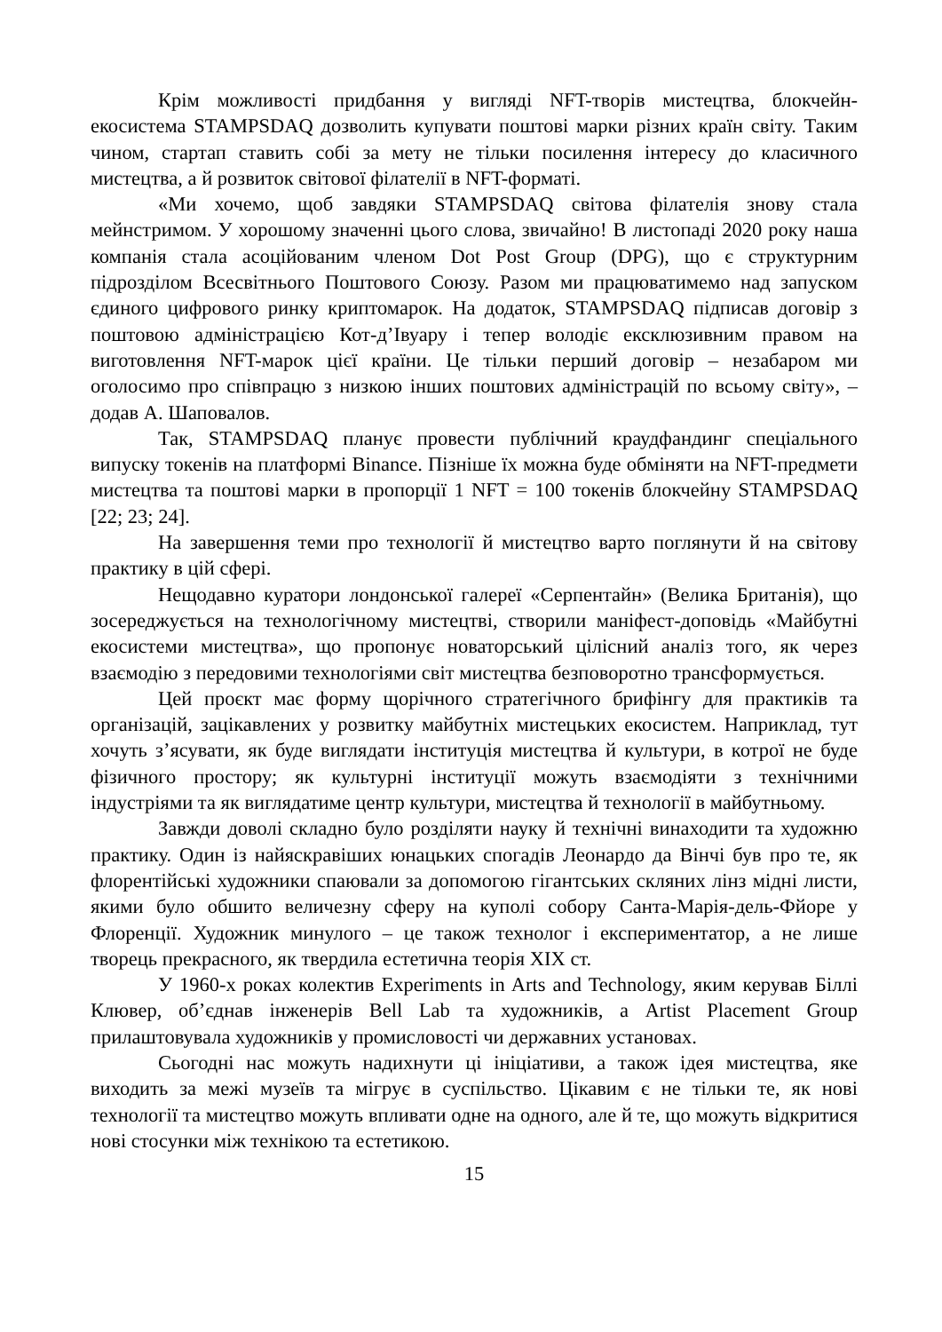Крім можливості придбання у вигляді NFT-творів мистецтва, блокчейн-екосистема STAMPSDAQ дозволить купувати поштові марки різних країн світу. Таким чином, стартап ставить собі за мету не тільки посилення інтересу до класичного мистецтва, а й розвиток світової філателії в NFT-форматі.
«Ми хочемо, щоб завдяки STAMPSDAQ світова філателія знову стала мейнстримом. У хорошому значенні цього слова, звичайно! В листопаді 2020 року наша компанія стала асоційованим членом Dot Post Group (DPG), що є структурним підрозділом Всесвітнього Поштового Союзу. Разом ми працюватимемо над запуском єдиного цифрового ринку криптомарок. На додаток, STAMPSDAQ підписав договір з поштовою адміністрацією Кот-д’Івуару і тепер володіє ексклюзивним правом на виготовлення NFT-марок цієї країни. Це тільки перший договір – незабаром ми оголосимо про співпрацю з низкою інших поштових адміністрацій по всьому світу», – додав А. Шаповалов.
Так, STAMPSDAQ планує провести публічний краудфандинг спеціального випуску токенів на платформі Binance. Пізніше їх можна буде обміняти на NFT-предмети мистецтва та поштові марки в пропорції 1 NFT = 100 токенів блокчейну STAMPSDAQ [22; 23; 24].
На завершення теми про технології й мистецтво варто поглянути й на світову практику в цій сфері.
Нещодавно куратори лондонської галереї «Серпентайн» (Велика Британія), що зосереджується на технологічному мистецтві, створили маніфест-доповідь «Майбутні екосистеми мистецтва», що пропонує новаторський цілісний аналіз того, як через взаємодію з передовими технологіями світ мистецтва безповоротно трансформується.
Цей проєкт має форму щорічного стратегічного брифінгу для практиків та організацій, зацікавлених у розвитку майбутніх мистецьких екосистем. Наприклад, тут хочуть з’ясувати, як буде виглядати інституція мистецтва й культури, в котрої не буде фізичного простору; як культурні інституції можуть взаємодіяти з технічними індустріями та як виглядатиме центр культури, мистецтва й технології в майбутньому.
Завжди доволі складно було розділяти науку й технічні винаходити та художню практику. Один із найяскравіших юнацьких спогадів Леонардо да Вінчі був про те, як флорентійські художники спаювали за допомогою гігантських скляних лінз мідні листи, якими було обшито величезну сферу на куполі собору Санта-Марія-дель-Фйоре у Флоренції. Художник минулого – це також технолог і експериментатор, а не лише творець прекрасного, як твердила естетична теорія XIX ст.
У 1960-х роках колектив Experiments in Arts and Technology, яким керував Біллі Клювер, об’єднав інженерів Bell Lab та художників, а Artist Placement Group прилаштовувала художників у промисловості чи державних установах.
Сьогодні нас можуть надихнути ці ініціативи, а також ідея мистецтва, яке виходить за межі музеїв та мігрує в суспільство. Цікавим є не тільки те, як нові технології та мистецтво можуть впливати одне на одного, але й те, що можуть відкритися нові стосунки між технікою та естетикою.
15